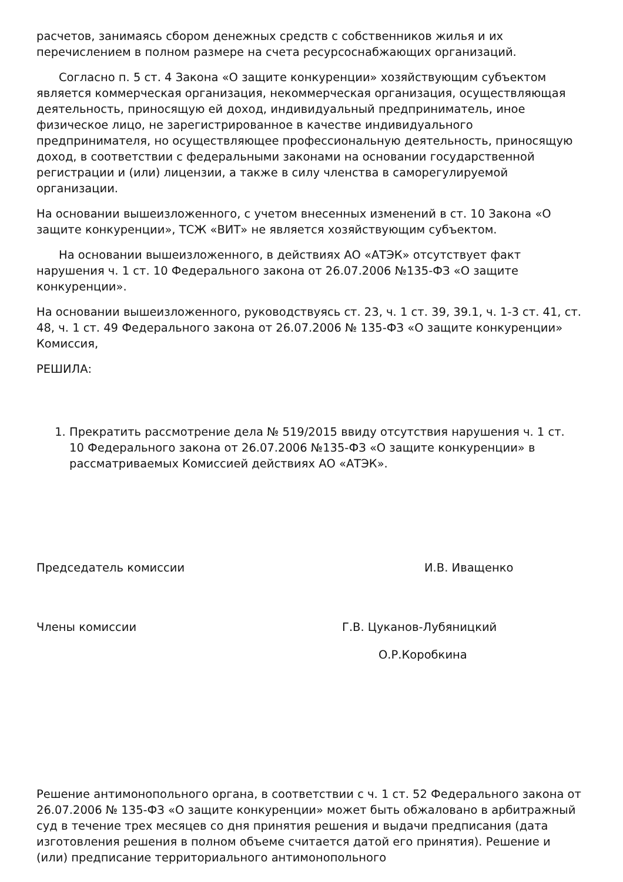расчетов, занимаясь сбором денежных средств с собственников жилья и их перечислением в полном размере на счета ресурсоснабжающих организаций.
Согласно п. 5 ст. 4 Закона «О защите конкуренции» хозяйствующим субъектом является коммерческая организация, некоммерческая организация, осуществляющая деятельность, приносящую ей доход, индивидуальный предприниматель, иное физическое лицо, не зарегистрированное в качестве индивидуального предпринимателя, но осуществляющее профессиональную деятельность, приносящую доход, в соответствии с федеральными законами на основании государственной регистрации и (или) лицензии, а также в силу членства в саморегулируемой организации.
На основании вышеизложенного, с учетом внесенных изменений в ст. 10 Закона «О защите конкуренции», ТСЖ «ВИТ» не является хозяйствующим субъектом.
На основании вышеизложенного, в действиях АО «АТЭК» отсутствует факт нарушения ч. 1 ст. 10 Федерального закона от 26.07.2006 №135-ФЗ «О защите конкуренции».
На основании вышеизложенного, руководствуясь ст. 23, ч. 1 ст. 39, 39.1, ч. 1-3 ст. 41, ст. 48, ч. 1 ст. 49 Федерального закона от 26.07.2006 № 135-ФЗ «О защите конкуренции» Комиссия,
РЕШИЛА:
1. Прекратить рассмотрение дела № 519/2015 ввиду отсутствия нарушения ч. 1 ст. 10 Федерального закона от 26.07.2006 №135-ФЗ «О защите конкуренции» в рассматриваемых Комиссией действиях АО «АТЭК».
Председатель комиссии И.В. Иващенко
Члены комиссии Г.В. Цуканов-Лубяницкий
О.Р.Коробкина
Решение антимонопольного органа, в соответствии с ч. 1 ст. 52 Федерального закона от 26.07.2006 № 135-ФЗ «О защите конкуренции» может быть обжаловано в арбитражный суд в течение трех месяцев со дня принятия решения и выдачи предписания (дата изготовления решения в полном объеме считается датой его принятия). Решение и (или) предписание территориального антимонопольного